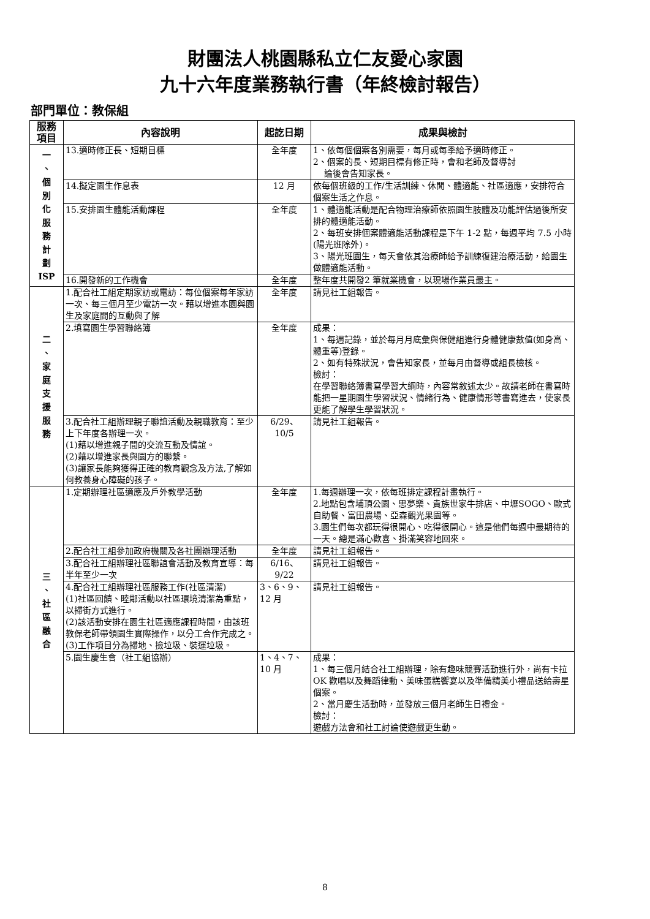財團法人桃園縣私立仁友愛心家園
九十六年度業務執行書（年終檢討報告）
部門單位：教保組
| 服務 項目 | 內容說明 | 起訖日期 | 成果與檢討 |
| --- | --- | --- | --- |
| 一 、 個 別 化 服 務 計 劃 ISP | 13.適時修正長、短期目標 | 全年度 | 1、依每個個案各別需要，每月或每季給予適時修正。 2、個案的長、短期目標有修正時，會和老師及督導討 論後會告知家長。 |
| | 14.擬定園生作息表 | 12 月 | 依每個班級的工作/生活訓練、休閒、體適能、社區適應，安排符合個案生活之作息。 |
| | 15.安排園生體能活動課程 | 全年度 | 1、體適能活動是配合物理治療師依照園生肢體及功能評估過後所安排的體適能活動。 2、每班安排個案體適能活動課程是下午 1-2 點，每週平均 7.5 小時(陽光班除外)。 3、陽光班園生，每天會依其治療師給予訓練復建治療活動，給園生做體適能活動。 |
| | 16.開發新的工作機會 | 全年度 | 整年度共開發2 筆就業機會，以現場作業員最主。 |
| 二 、 家 庭 支 援 服 務 | 1.配合社工組定期家訪或電訪：每位個案每年家訪一次、每三個月至少電訪一次。藉以增進本園與園生及家庭間的互動與了解 | 全年度 | 請見社工組報告。 |
| | 2.填寫園生學習聯絡簿 | 全年度 | 成果： 1、每週記錄，並於每月月底彙與保健組進行身體健康數值(如身高、體重等)登錄。 2、如有特殊狀況，會告知家長，並每月由督導或組長檢核。 檢討： 在學習聯絡簿書寫學習大綱時，內容常敘述太少。故請老師在書寫時能把一星期園生學習狀況、情緒行為、健康情形等書寫進去，使家長更能了解學生學習狀況。 |
| | 3.配合社工組辦理親子聯誼活動及親職教育：至少上下年度各辦理一次。 (1)藉以增進親子間的交流互動及情誼。 (2)藉以增進家長與園方的聯繫。 (3)讓家長能夠獲得正確的教育觀念及方法,了解如何教養身心障礙的孩子。 | 6/29、 10/5 | 請見社工組報告。 |
| 三 、 社 區 融 合 | 1.定期辦理社區適應及戶外教學活動 | 全年度 | 1.每週辦理一次，依每班排定課程計畫執行。 2.地點包含埔頂公園、思夢樂、貴族世家牛排店、中壢SOGO、歐式自助餐、富田農場、亞森觀光果園等。 3.園生們每次都玩得很開心、吃得很開心。這是他們每週中最期待的一天。總是滿心歡喜、掛滿笑容地回來。 |
| | 2.配合社工組參加政府機關及各社團辦理活動 | 全年度 | 請見社工組報告。 |
| | 3.配合社工組辦理社區聯誼會活動及教育宣導：每半年至少一次 | 6/16、 9/22 | 請見社工組報告。 |
| | 4.配合社工組辦理社區服務工作(社區清潔) (1)社區回饋、睦鄰活動以社區環境清潔為重點，以掃街方式進行。 (2)該活動安排在園生社區適應課程時間，由該班教保老師帶領園生實際操作，以分工合作完成之。 (3)工作項目分為掃地、撿垃圾、裝運垃圾。 | 3、6、9、 12 月 | 請見社工組報告。 |
| | 5.園生慶生會（社工組協辦） | 1、4、7、 10 月 | 成果： 1、每三個月結合社工組辦理，除有趣味競賽活動進行外，尚有卡拉 OK 歡唱以及舞蹈律動、美味蛋糕饗宴以及準備精美小禮品送給壽星個案。 2、當月慶生活動時，並發放三個月老師生日禮金。 檢討： 遊戲方法會和社工討論使遊戲更生動。 |
8